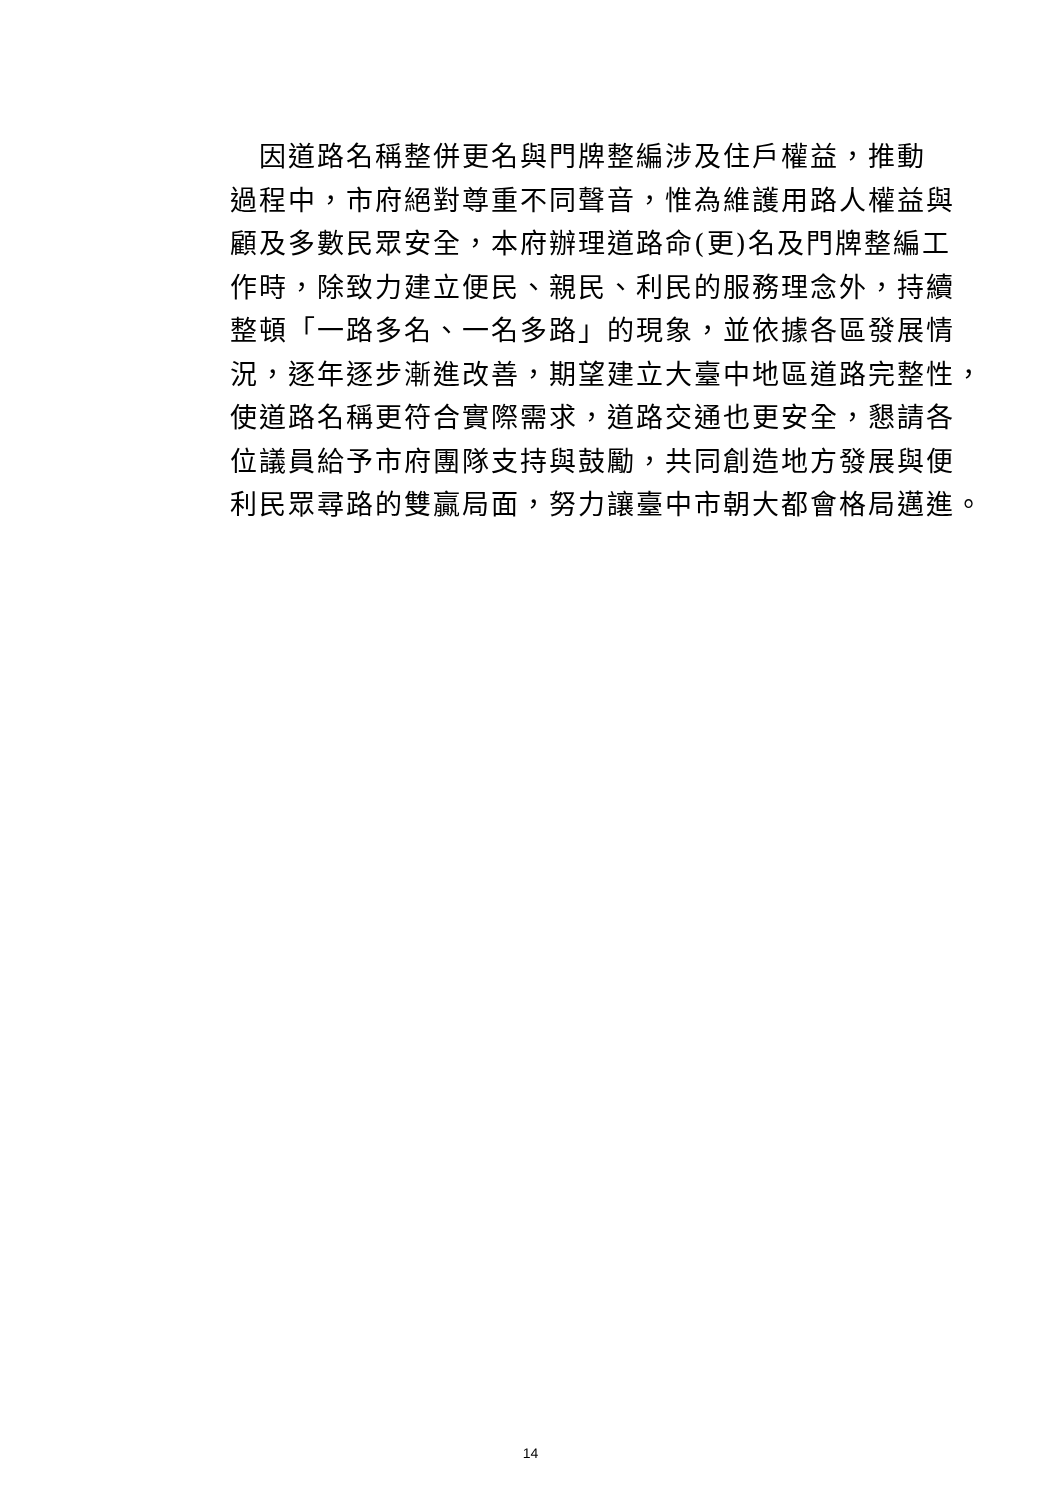因道路名稱整併更名與門牌整編涉及住戶權益，推動
過程中，市府絕對尊重不同聲音，惟為維護用路人權益與
顧及多數民眾安全，本府辦理道路命(更)名及門牌整編工
作時，除致力建立便民、親民、利民的服務理念外，持續
整頓「一路多名、一名多路」的現象，並依據各區發展情
況，逐年逐步漸進改善，期望建立大臺中地區道路完整性，
使道路名稱更符合實際需求，道路交通也更安全，懇請各
位議員給予市府團隊支持與鼓勵，共同創造地方發展與便
利民眾尋路的雙贏局面，努力讓臺中市朝大都會格局邁進。
14